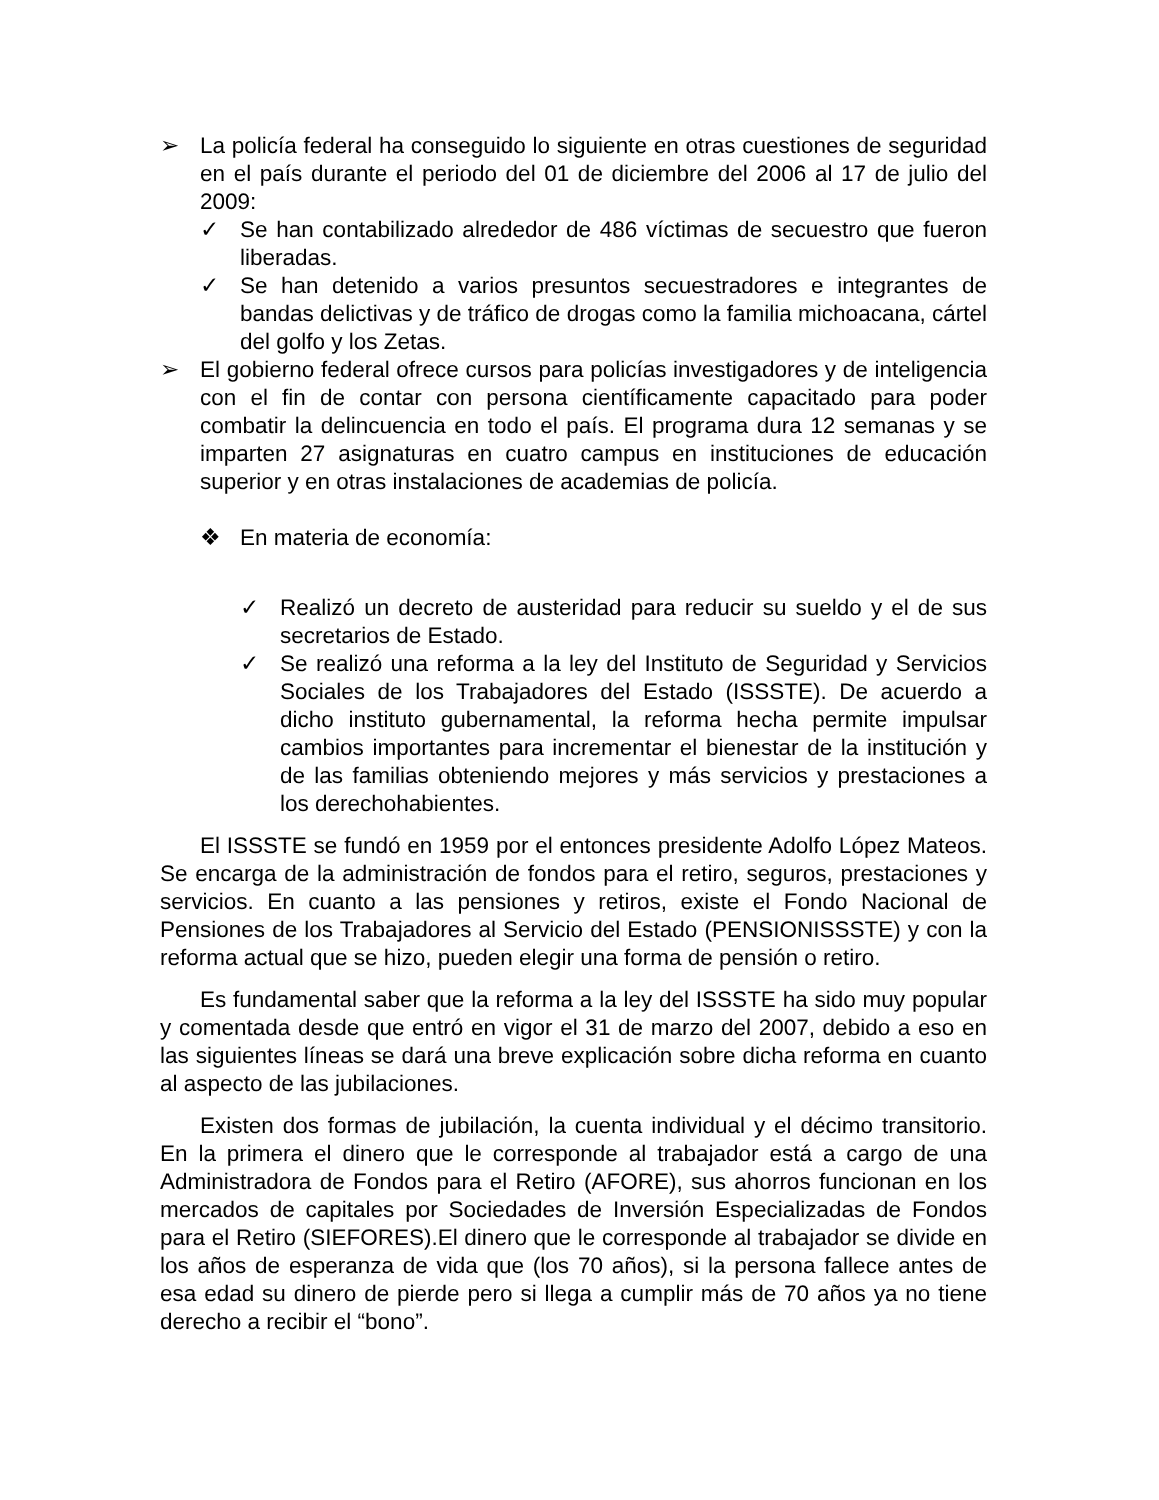➢ La policía federal ha conseguido lo siguiente en otras cuestiones de seguridad en el país durante el periodo del 01 de diciembre del 2006 al 17 de julio del 2009:
✓ Se han contabilizado alrededor de 486 víctimas de secuestro que fueron liberadas.
✓ Se han detenido a varios presuntos secuestradores e integrantes de bandas delictivas y de tráfico de drogas como la familia michoacana, cártel del golfo y los Zetas.
➢ El gobierno federal ofrece cursos para policías investigadores y de inteligencia con el fin de contar con persona científicamente capacitado para poder combatir la delincuencia en todo el país. El programa dura 12 semanas y se imparten 27 asignaturas en cuatro campus en instituciones de educación superior y en otras instalaciones de academias de policía.
❖ En materia de economía:
✓ Realizó un decreto de austeridad para reducir su sueldo y el de sus secretarios de Estado.
✓ Se realizó una reforma a la ley del Instituto de Seguridad y Servicios Sociales de los Trabajadores del Estado (ISSSTE). De acuerdo a dicho instituto gubernamental, la reforma hecha permite impulsar cambios importantes para incrementar el bienestar de la institución y de las familias obteniendo mejores y más servicios y prestaciones a los derechohabientes.
El ISSSTE se fundó en 1959 por el entonces presidente Adolfo López Mateos. Se encarga de la administración de fondos para el retiro, seguros, prestaciones y servicios. En cuanto a las pensiones y retiros, existe el Fondo Nacional de Pensiones de los Trabajadores al Servicio del Estado (PENSIONISSSTE) y con la reforma actual que se hizo, pueden elegir una forma de pensión o retiro.
Es fundamental saber que la reforma a la ley del ISSSTE ha sido muy popular y comentada desde que entró en vigor el 31 de marzo del 2007, debido a eso en las siguientes líneas se dará una breve explicación sobre dicha reforma en cuanto al aspecto de las jubilaciones.
Existen dos formas de jubilación, la cuenta individual y el décimo transitorio. En la primera el dinero que le corresponde al trabajador está a cargo de una Administradora de Fondos para el Retiro (AFORE), sus ahorros funcionan en los mercados de capitales por Sociedades de Inversión Especializadas de Fondos para el Retiro (SIEFORES).El dinero que le corresponde al trabajador se divide en los años de esperanza de vida que (los 70 años), si la persona fallece antes de esa edad su dinero de pierde pero si llega a cumplir más de 70 años ya no tiene derecho a recibir el “bono”.